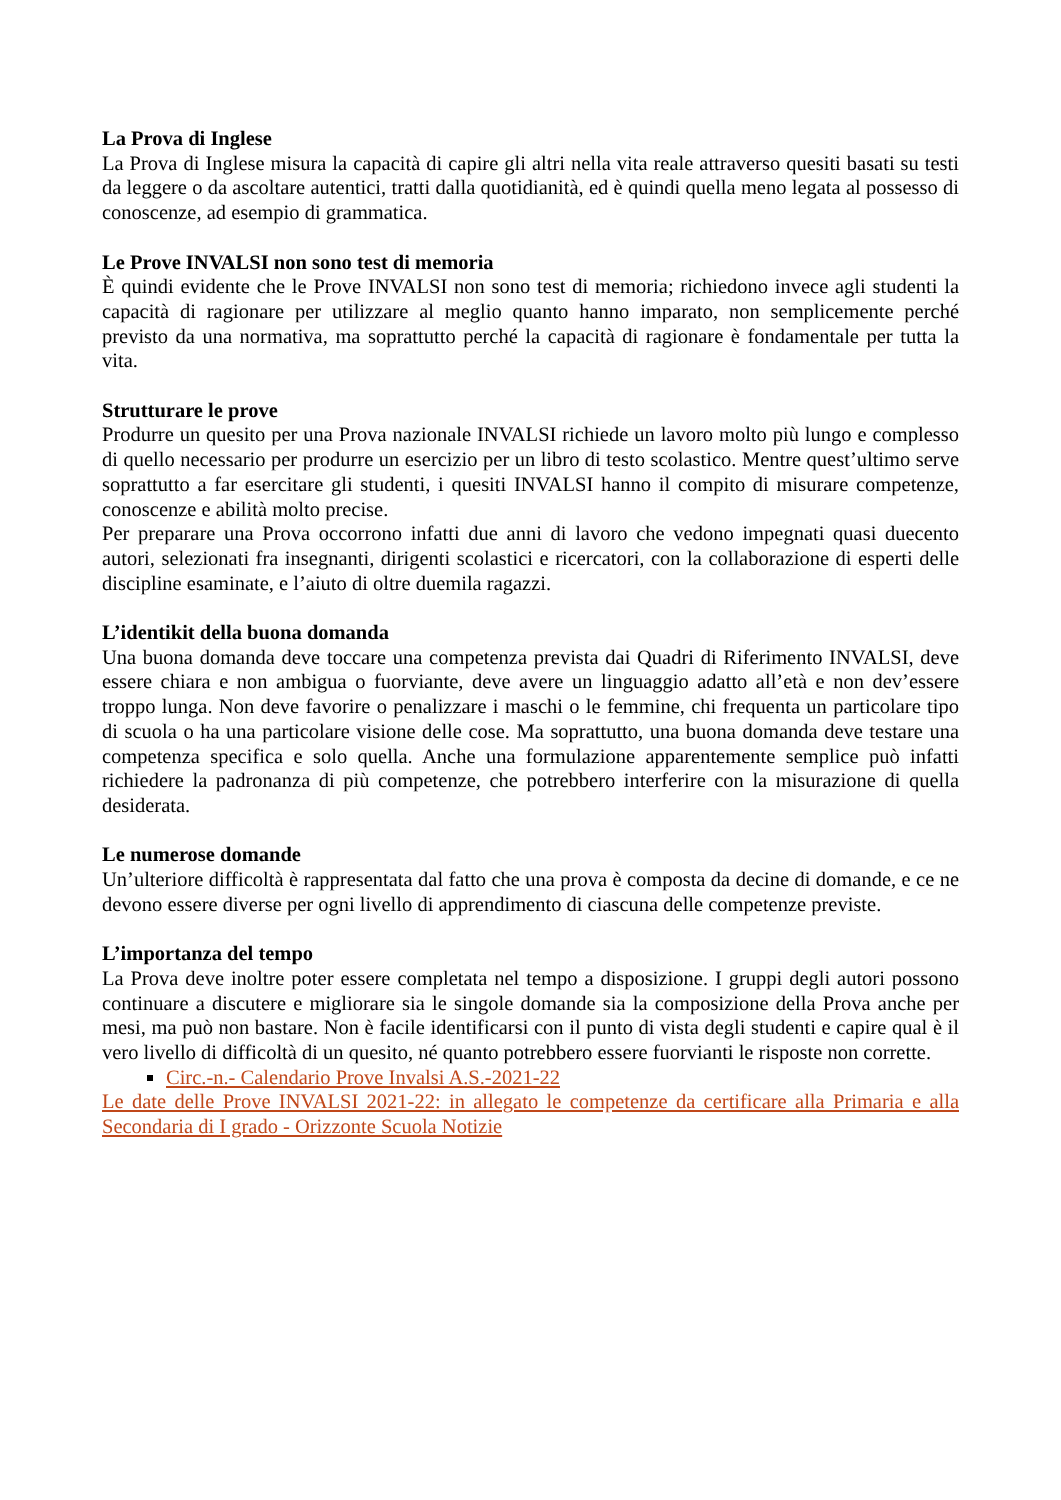La Prova di Inglese
La Prova di Inglese misura la capacità di capire gli altri nella vita reale attraverso quesiti basati su testi da leggere o da ascoltare autentici, tratti dalla quotidianità, ed è quindi quella meno legata al possesso di conoscenze, ad esempio di grammatica.
Le Prove INVALSI non sono test di memoria
È quindi evidente che le Prove INVALSI non sono test di memoria; richiedono invece agli studenti la capacità di ragionare per utilizzare al meglio quanto hanno imparato, non semplicemente perché previsto da una normativa, ma soprattutto perché la capacità di ragionare è fondamentale per tutta la vita.
Strutturare le prove
Produrre un quesito per una Prova nazionale INVALSI richiede un lavoro molto più lungo e complesso di quello necessario per produrre un esercizio per un libro di testo scolastico. Mentre quest’ultimo serve soprattutto a far esercitare gli studenti, i quesiti INVALSI hanno il compito di misurare competenze, conoscenze e abilità molto precise.
Per preparare una Prova occorrono infatti due anni di lavoro che vedono impegnati quasi duecento autori, selezionati fra insegnanti, dirigenti scolastici e ricercatori, con la collaborazione di esperti delle discipline esaminate, e l’aiuto di oltre duemila ragazzi.
L’identikit della buona domanda
Una buona domanda deve toccare una competenza prevista dai Quadri di Riferimento INVALSI, deve essere chiara e non ambigua o fuorviante, deve avere un linguaggio adatto all’età e non dev’essere troppo lunga. Non deve favorire o penalizzare i maschi o le femmine, chi frequenta un particolare tipo di scuola o ha una particolare visione delle cose. Ma soprattutto, una buona domanda deve testare una competenza specifica e solo quella. Anche una formulazione apparentemente semplice può infatti richiedere la padronanza di più competenze, che potrebbero interferire con la misurazione di quella desiderata.
Le numerose domande
Un’ulteriore difficoltà è rappresentata dal fatto che una prova è composta da decine di domande, e ce ne devono essere diverse per ogni livello di apprendimento di ciascuna delle competenze previste.
L’importanza del tempo
La Prova deve inoltre poter essere completata nel tempo a disposizione. I gruppi degli autori possono continuare a discutere e migliorare sia le singole domande sia la composizione della Prova anche per mesi, ma può non bastare. Non è facile identificarsi con il punto di vista degli studenti e capire qual è il vero livello di difficoltà di un quesito, né quanto potrebbero essere fuorvianti le risposte non corrette.
Circ.-n.- Calendario Prove Invalsi A.S.-2021-22
Le date delle Prove INVALSI 2021-22: in allegato le competenze da certificare alla Primaria e alla Secondaria di I grado - Orizzonte Scuola Notizie